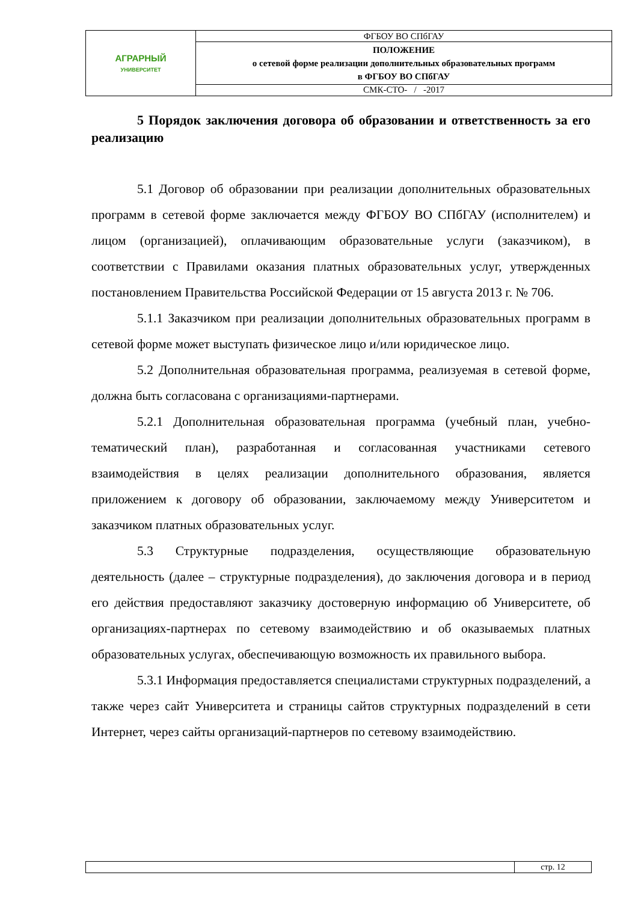| АГРАРНЫЙ УНИВЕРСИТЕТ | ФГБОУ ВО СПбГАУ |
| | ПОЛОЖЕНИЕ о сетевой форме реализации дополнительных образовательных программ в ФГБОУ ВО СПбГАУ |
| | СМК-СТО- / -2017 |
5 Порядок заключения договора об образовании и ответственность за его реализацию
5.1 Договор об образовании при реализации дополнительных образовательных программ в сетевой форме заключается между ФГБОУ ВО СПбГАУ (исполнителем) и лицом (организацией), оплачивающим образовательные услуги (заказчиком), в соответствии с Правилами оказания платных образовательных услуг, утвержденных постановлением Правительства Российской Федерации от 15 августа 2013 г. № 706.
5.1.1 Заказчиком при реализации дополнительных образовательных программ в сетевой форме может выступать физическое лицо и/или юридическое лицо.
5.2 Дополнительная образовательная программа, реализуемая в сетевой форме, должна быть согласована с организациями-партнерами.
5.2.1 Дополнительная образовательная программа (учебный план, учебно-тематический план), разработанная и согласованная участниками сетевого взаимодействия в целях реализации дополнительного образования, является приложением к договору об образовании, заключаемому между Университетом и заказчиком платных образовательных услуг.
5.3 Структурные подразделения, осуществляющие образовательную деятельность (далее – структурные подразделения), до заключения договора и в период его действия предоставляют заказчику достоверную информацию об Университете, об организациях-партнерах по сетевому взаимодействию и об оказываемых платных образовательных услугах, обеспечивающую возможность их правильного выбора.
5.3.1 Информация предоставляется специалистами структурных подразделений, а также через сайт Университета и страницы сайтов структурных подразделений в сети Интернет, через сайты организаций-партнеров по сетевому взаимодействию.
| | стр. 12 |